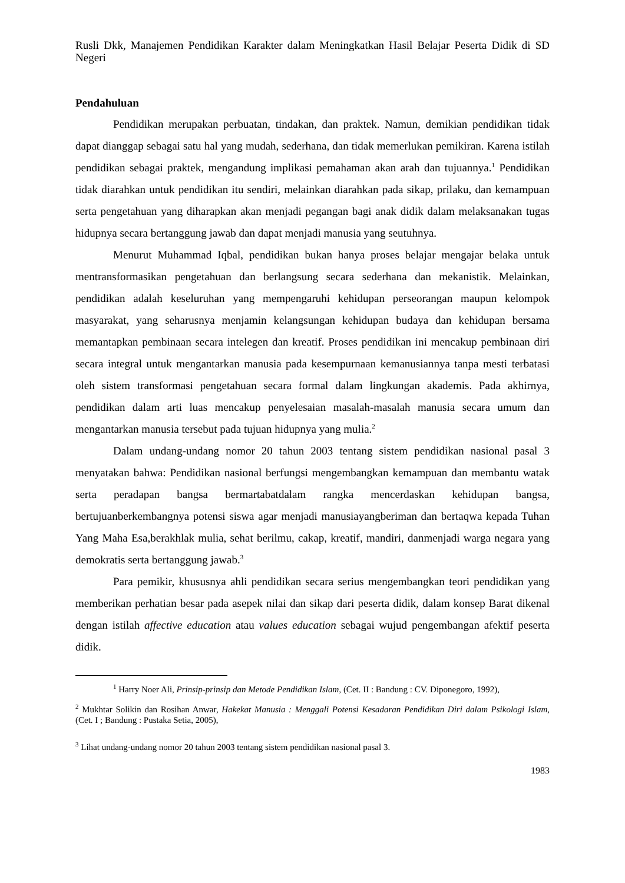Rusli Dkk, Manajemen Pendidikan Karakter dalam Meningkatkan Hasil Belajar Peserta Didik di SD Negeri
Pendahuluan
Pendidikan merupakan perbuatan, tindakan, dan praktek. Namun, demikian pendidikan tidak dapat dianggap sebagai satu hal yang mudah, sederhana, dan tidak memerlukan pemikiran. Karena istilah pendidikan sebagai praktek, mengandung implikasi pemahaman akan arah dan tujuannya.<sup>1</sup> Pendidikan tidak diarahkan untuk pendidikan itu sendiri, melainkan diarahkan pada sikap, prilaku, dan kemampuan serta pengetahuan yang diharapkan akan menjadi pegangan bagi anak didik dalam melaksanakan tugas hidupnya secara bertanggung jawab dan dapat menjadi manusia yang seutuhnya.
Menurut Muhammad Iqbal, pendidikan bukan hanya proses belajar mengajar belaka untuk mentransformasikan pengetahuan dan berlangsung secara sederhana dan mekanistik. Melainkan, pendidikan adalah keseluruhan yang mempengaruhi kehidupan perseorangan maupun kelompok masyarakat, yang seharusnya menjamin kelangsungan kehidupan budaya dan kehidupan bersama memantapkan pembinaan secara intelegen dan kreatif. Proses pendidikan ini mencakup pembinaan diri secara integral untuk mengantarkan manusia pada kesempurnaan kemanusiannya tanpa mesti terbatasi oleh sistem transformasi pengetahuan secara formal dalam lingkungan akademis. Pada akhirnya, pendidikan dalam arti luas mencakup penyelesaian masalah-masalah manusia secara umum dan mengantarkan manusia tersebut pada tujuan hidupnya yang mulia.<sup>2</sup>
Dalam undang-undang nomor 20 tahun 2003 tentang sistem pendidikan nasional pasal 3 menyatakan bahwa: Pendidikan nasional berfungsi mengembangkan kemampuan dan membantu watak serta peradapan bangsa bermartabatdalam rangka mencerdaskan kehidupan bangsa, bertujuanberkembangnya potensi siswa agar menjadi manusiayangberiman dan bertaqwa kepada Tuhan Yang Maha Esa,berakhlak mulia, sehat berilmu, cakap, kreatif, mandiri, danmenjadi warga negara yang demokratis serta bertanggung jawab.<sup>3</sup>
Para pemikir, khususnya ahli pendidikan secara serius mengembangkan teori pendidikan yang memberikan perhatian besar pada asepek nilai dan sikap dari peserta didik, dalam konsep Barat dikenal dengan istilah affective education atau values education sebagai wujud pengembangan afektif peserta didik.
<sup>1</sup> Harry Noer Ali, Prinsip-prinsip dan Metode Pendidikan Islam, (Cet. II : Bandung : CV. Diponegoro, 1992),
<sup>2</sup> Mukhtar Solikin dan Rosihan Anwar, Hakekat Manusia : Menggali Potensi Kesadaran Pendidikan Diri dalam Psikologi Islam, (Cet. I ; Bandung : Pustaka Setia, 2005),
<sup>3</sup> Lihat undang-undang nomor 20 tahun 2003 tentang sistem pendidikan nasional pasal 3.
1983